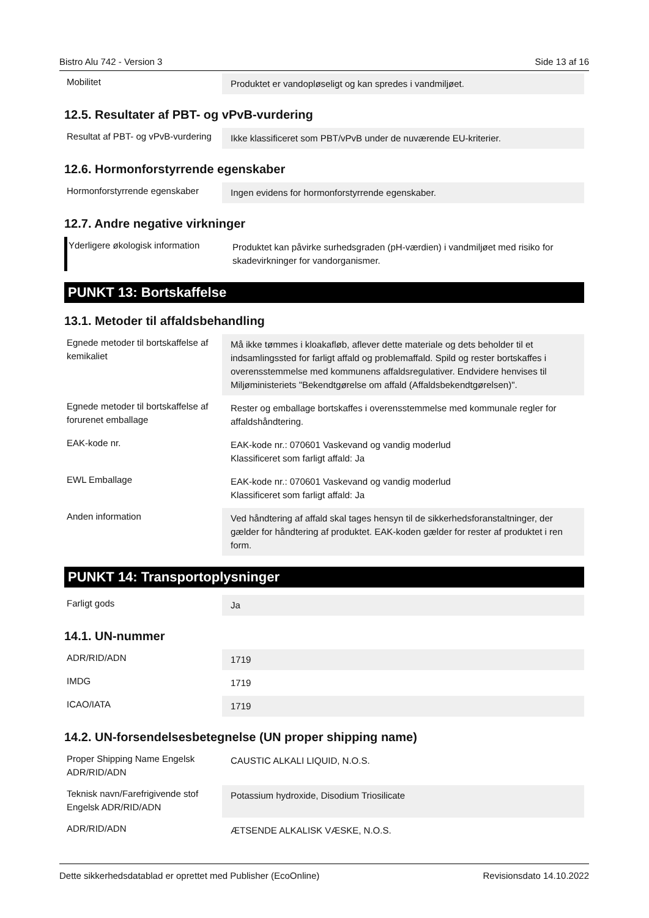Bistro Alu 742 - Version 3 Side 13 af 16
| Mobilitet | Produktet er vandopløseligt og kan spredes i vandmiljøet. |
12.5. Resultater af PBT- og vPvB-vurdering
| Resultat af PBT- og vPvB-vurdering | Ikke klassificeret som PBT/vPvB under de nuværende EU-kriterier. |
12.6. Hormonforstyrrende egenskaber
| Hormonforstyrrende egenskaber | Ingen evidens for hormonforstyrrende egenskaber. |
12.7. Andre negative virkninger
| Yderligere økologisk information | Produktet kan påvirke surhedsgraden (pH-værdien) i vandmiljøet med risiko for skadevirkninger for vandorganismer. |
PUNKT 13: Bortskaffelse
13.1. Metoder til affaldsbehandling
| Egnede metoder til bortskaffelse af kemikaliet | Må ikke tømmes i kloakafløb, aflever dette materiale og dets beholder til et indsamlingssted for farligt affald og problemaffald. Spild og rester bortskaffes i overensstemmelse med kommunens affaldsregulativer. Endvidere henvises til Miljøministeriets "Bekendtgørelse om affald (Affaldsbekendtgørelsen)". |
| Egnede metoder til bortskaffelse af forurenet emballage | Rester og emballage bortskaffes i overensstemmelse med kommunale regler for affaldshåndtering. |
| EAK-kode nr. | EAK-kode nr.: 070601 Vaskevand og vandig moderlud Klassificeret som farligt affald: Ja |
| EWL Emballage | EAK-kode nr.: 070601 Vaskevand og vandig moderlud Klassificeret som farligt affald: Ja |
| Anden information | Ved håndtering af affald skal tages hensyn til de sikkerhedsforanstaltninger, der gælder for håndtering af produktet. EAK-koden gælder for rester af produktet i ren form. |
PUNKT 14: Transportoplysninger
| Farligt gods | Ja |
14.1. UN-nummer
| ADR/RID/ADN | 1719 |
| IMDG | 1719 |
| ICAO/IATA | 1719 |
14.2. UN-forsendelsesbetegnelse (UN proper shipping name)
| Proper Shipping Name Engelsk ADR/RID/ADN | CAUSTIC ALKALI LIQUID, N.O.S. |
| Teknisk navn/Farefrigivende stof Engelsk ADR/RID/ADN | Potassium hydroxide, Disodium Triosilicate |
| ADR/RID/ADN | ÆTSENDE ALKALISK VÆSKE, N.O.S. |
Dette sikkerhedsdatablad er oprettet med Publisher (EcoOnline) Revisionsdato 14.10.2022